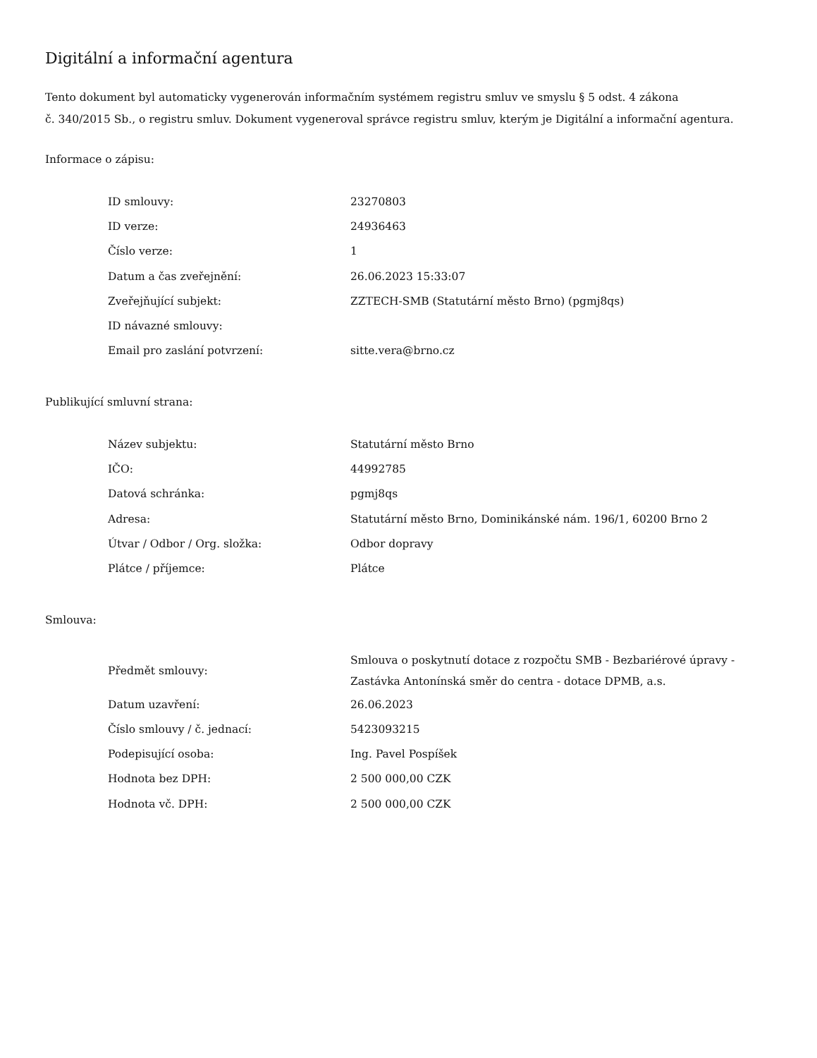Digitální a informační agentura
Tento dokument byl automaticky vygenerován informačním systémem registru smluv ve smyslu § 5 odst. 4 zákona
č. 340/2015 Sb., o registru smluv. Dokument vygeneroval správce registru smluv, kterým je Digitální a informační agentura.
Informace o zápisu:
| ID smlouvy: | 23270803 |
| ID verze: | 24936463 |
| Číslo verze: | 1 |
| Datum a čas zveřejnění: | 26.06.2023 15:33:07 |
| Zveřejňující subjekt: | ZZTECH-SMB (Statutární město Brno) (pgmj8qs) |
| ID návazné smlouvy: | |
| Email pro zaslání potvrzení: | sitte.vera@brno.cz |
Publikující smluvní strana:
| Název subjektu: | Statutární město Brno |
| IČO: | 44992785 |
| Datová schránka: | pgmj8qs |
| Adresa: | Statutární město Brno, Dominikánské nám. 196/1, 60200 Brno 2 |
| Útvar / Odbor / Org. složka: | Odbor dopravy |
| Plátce / příjemce: | Plátce |
Smlouva:
| Předmět smlouvy: | Smlouva o poskytnutí dotace z rozpočtu SMB - Bezbariérové úpravy - Zastávka Antonínská směr do centra - dotace DPMB, a.s. |
| Datum uzavření: | 26.06.2023 |
| Číslo smlouvy / č. jednací: | 5423093215 |
| Podepisující osoba: | Ing. Pavel Pospíšek |
| Hodnota bez DPH: | 2 500 000,00 CZK |
| Hodnota vč. DPH: | 2 500 000,00 CZK |